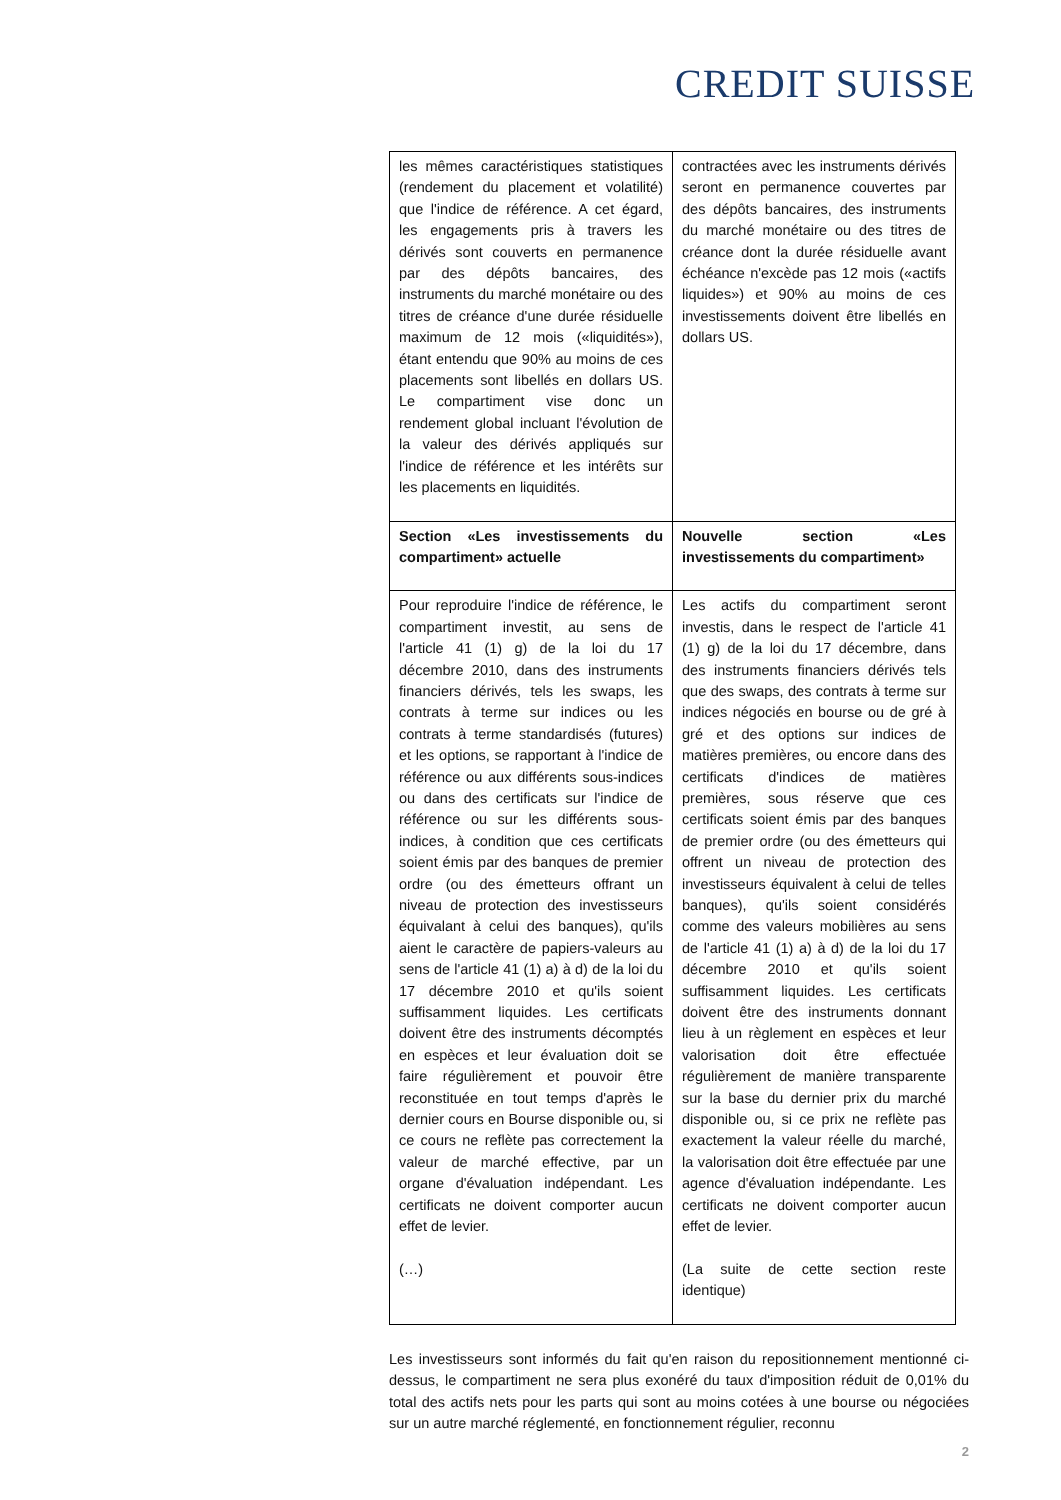CREDIT SUISSE
| les mêmes caractéristiques statistiques (rendement du placement et volatilité) que l'indice de référence. A cet égard, les engagements pris à travers les dérivés sont couverts en permanence par des dépôts bancaires, des instruments du marché monétaire ou des titres de créance d'une durée résiduelle maximum de 12 mois («liquidités»), étant entendu que 90% au moins de ces placements sont libellés en dollars US. Le compartiment vise donc un rendement global incluant l'évolution de la valeur des dérivés appliqués sur l'indice de référence et les intérêts sur les placements en liquidités. | contractées avec les instruments dérivés seront en permanence couvertes par des dépôts bancaires, des instruments du marché monétaire ou des titres de créance dont la durée résiduelle avant échéance n'excède pas 12 mois («actifs liquides») et 90% au moins de ces investissements doivent être libellés en dollars US. |
| Section «Les investissements du compartiment» actuelle | Nouvelle section «Les investissements du compartiment» |
| Pour reproduire l'indice de référence, le compartiment investit, au sens de l'article 41 (1) g) de la loi du 17 décembre 2010, dans des instruments financiers dérivés, tels les swaps, les contrats à terme sur indices ou les contrats à terme standardisés (futures) et les options, se rapportant à l'indice de référence ou aux différents sous-indices ou dans des certificats sur l'indice de référence ou sur les différents sous-indices, à condition que ces certificats soient émis par des banques de premier ordre (ou des émetteurs offrant un niveau de protection des investisseurs équivalant à celui des banques), qu'ils aient le caractère de papiers-valeurs au sens de l'article 41 (1) a) à d) de la loi du 17 décembre 2010 et qu'ils soient suffisamment liquides. Les certificats doivent être des instruments décomptés en espèces et leur évaluation doit se faire régulièrement et pouvoir être reconstituée en tout temps d'après le dernier cours en Bourse disponible ou, si ce cours ne reflète pas correctement la valeur de marché effective, par un organe d'évaluation indépendant. Les certificats ne doivent comporter aucun effet de levier. (…) | Les actifs du compartiment seront investis, dans le respect de l'article 41 (1) g) de la loi du 17 décembre, dans des instruments financiers dérivés tels que des swaps, des contrats à terme sur indices négociés en bourse ou de gré à gré et des options sur indices de matières premières, ou encore dans des certificats d'indices de matières premières, sous réserve que ces certificats soient émis par des banques de premier ordre (ou des émetteurs qui offrent un niveau de protection des investisseurs équivalent à celui de telles banques), qu'ils soient considérés comme des valeurs mobilières au sens de l'article 41 (1) a) à d) de la loi du 17 décembre 2010 et qu'ils soient suffisamment liquides. Les certificats doivent être des instruments donnant lieu à un règlement en espèces et leur valorisation doit être effectuée régulièrement de manière transparente sur la base du dernier prix du marché disponible ou, si ce prix ne reflète pas exactement la valeur réelle du marché, la valorisation doit être effectuée par une agence d'évaluation indépendante. Les certificats ne doivent comporter aucun effet de levier. (La suite de cette section reste identique) |
Les investisseurs sont informés du fait qu'en raison du repositionnement mentionné ci-dessus, le compartiment ne sera plus exonéré du taux d'imposition réduit de 0,01% du total des actifs nets pour les parts qui sont au moins cotées à une bourse ou négociées sur un autre marché réglementé, en fonctionnement régulier, reconnu
2